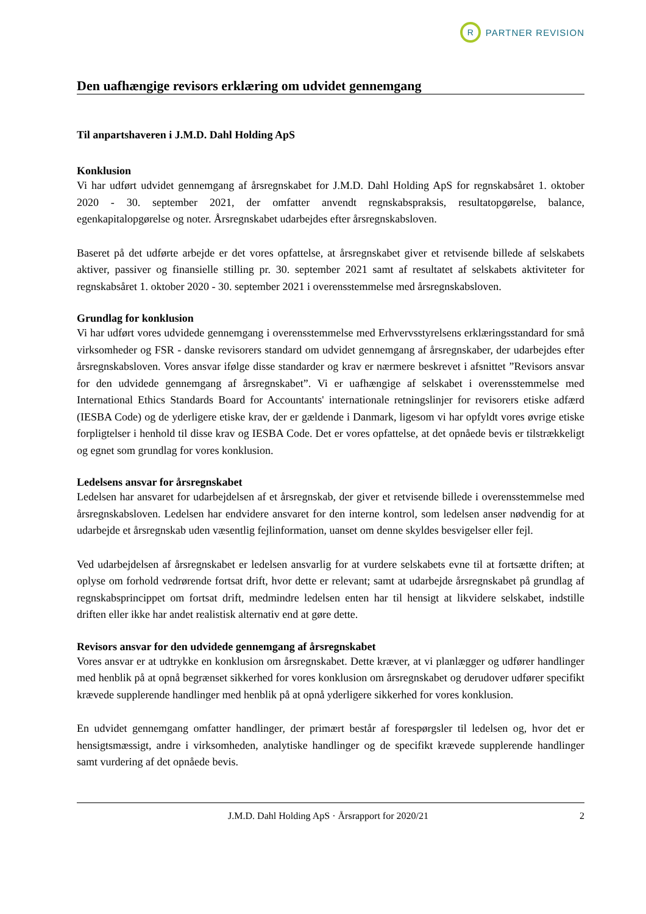R
PARTNER REVISION
Den uafhængige revisors erklæring om udvidet gennemgang
Til anpartshaveren i J.M.D. Dahl Holding ApS
Konklusion
Vi har udført udvidet gennemgang af årsregnskabet for J.M.D. Dahl Holding ApS for regnskabsåret 1. oktober 2020 - 30. september 2021, der omfatter anvendt regnskabspraksis, resultatopgørelse, balance, egenkapitalopgørelse og noter. Årsregnskabet udarbejdes efter årsregnskabsloven.
Baseret på det udførte arbejde er det vores opfattelse, at årsregnskabet giver et retvisende billede af selskabets aktiver, passiver og finansielle stilling pr. 30. september 2021 samt af resultatet af selskabets aktiviteter for regnskabsåret 1. oktober 2020 - 30. september 2021 i overensstemmelse med årsregnskabsloven.
Grundlag for konklusion
Vi har udført vores udvidede gennemgang i overensstemmelse med Erhvervsstyrelsens erklæringsstandard for små virksomheder og FSR - danske revisorers standard om udvidet gennemgang af årsregnskaber, der udarbejdes efter årsregnskabsloven. Vores ansvar ifølge disse standarder og krav er nærmere beskrevet i afsnittet ”Revisors ansvar for den udvidede gennemgang af årsregnskabet”. Vi er uafhængige af selskabet i overensstemmelse med International Ethics Standards Board for Accountants' internationale retningslinjer for revisorers etiske adfærd (IESBA Code) og de yderligere etiske krav, der er gældende i Danmark, ligesom vi har opfyldt vores øvrige etiske forpligtelser i henhold til disse krav og IESBA Code. Det er vores opfattelse, at det opnåede bevis er tilstrækkeligt og egnet som grundlag for vores konklusion.
Ledelsens ansvar for årsregnskabet
Ledelsen har ansvaret for udarbejdelsen af et årsregnskab, der giver et retvisende billede i overensstemmelse med årsregnskabsloven. Ledelsen har endvidere ansvaret for den interne kontrol, som ledelsen anser nødvendig for at udarbejde et årsregnskab uden væsentlig fejlinformation, uanset om denne skyldes besvigelser eller fejl.
Ved udarbejdelsen af årsregnskabet er ledelsen ansvarlig for at vurdere selskabets evne til at fortsætte driften; at oplyse om forhold vedrørende fortsat drift, hvor dette er relevant; samt at udarbejde årsregnskabet på grundlag af regnskabsprincippet om fortsat drift, medmindre ledelsen enten har til hensigt at likvidere selskabet, indstille driften eller ikke har andet realistisk alternativ end at gøre dette.
Revisors ansvar for den udvidede gennemgang af årsregnskabet
Vores ansvar er at udtrykke en konklusion om årsregnskabet. Dette kræver, at vi planlægger og udfører handlinger med henblik på at opnå begrænset sikkerhed for vores konklusion om årsregnskabet og derudover udfører specifikt krævede supplerende handlinger med henblik på at opnå yderligere sikkerhed for vores konklusion.
En udvidet gennemgang omfatter handlinger, der primært består af forespørgsler til ledelsen og, hvor det er hensigtsmæssigt, andre i virksomheden, analytiske handlinger og de specifikt krævede supplerende handlinger samt vurdering af det opnåede bevis.
J.M.D. Dahl Holding ApS · Årsrapport for 2020/21 2